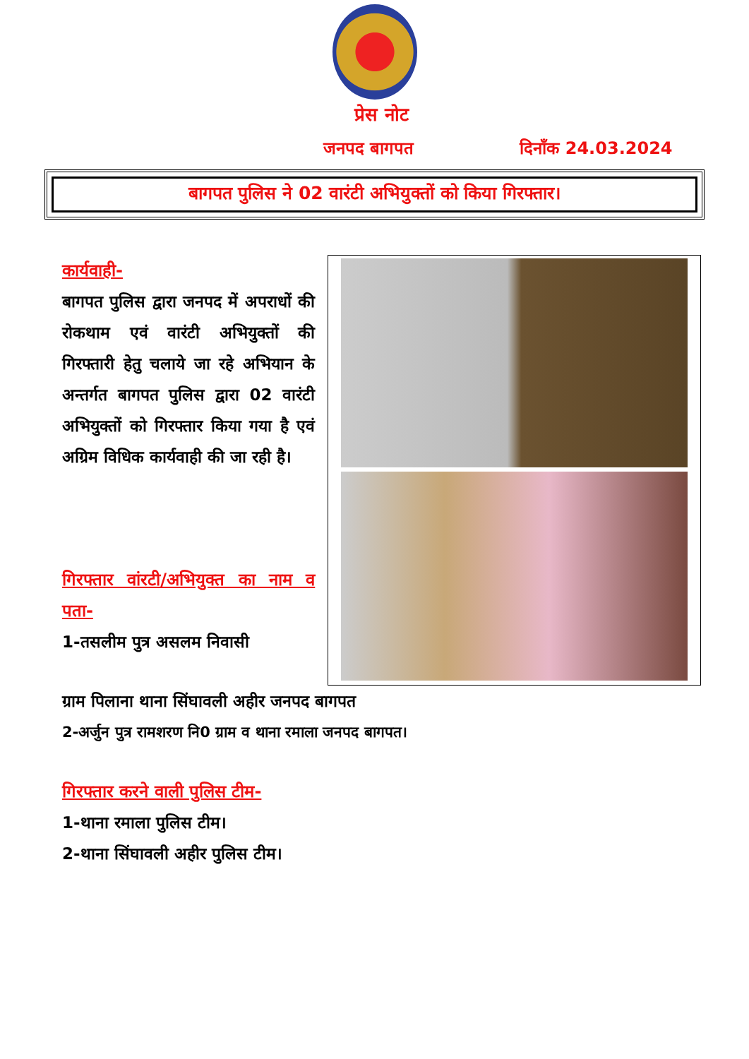प्रेस नोट
जनपद बागपत दिनाँक 24.03.2024
बागपत पुलिस ने 02 वारंटी अभियुक्तों को किया गिरफ्तार।
कार्यवाही-
बागपत पुलिस द्वारा जनपद में अपराधों की रोकथाम एवं वारंटी अभियुक्तों की गिरफ्तारी हेतु चलाये जा रहे अभियान के अन्तर्गत बागपत पुलिस द्वारा 02 वारंटी अभियुक्तों को गिरफ्तार किया गया है एवं अग्रिम विधिक कार्यवाही की जा रही है।
गिरफ्तार वांरटी/अभियुक्त का नाम व पता-
1-तसलीम पुत्र असलम निवासी
ग्राम पिलाना थाना सिंघावली अहीर जनपद बागपत
2-अर्जुन पुत्र रामशरण नि0 ग्राम व थाना रमाला जनपद बागपत।
गिरफ्तार करने वाली पुलिस टीम-
1-थाना रमाला पुलिस टीम।
2-थाना सिंघावली अहीर पुलिस टीम।